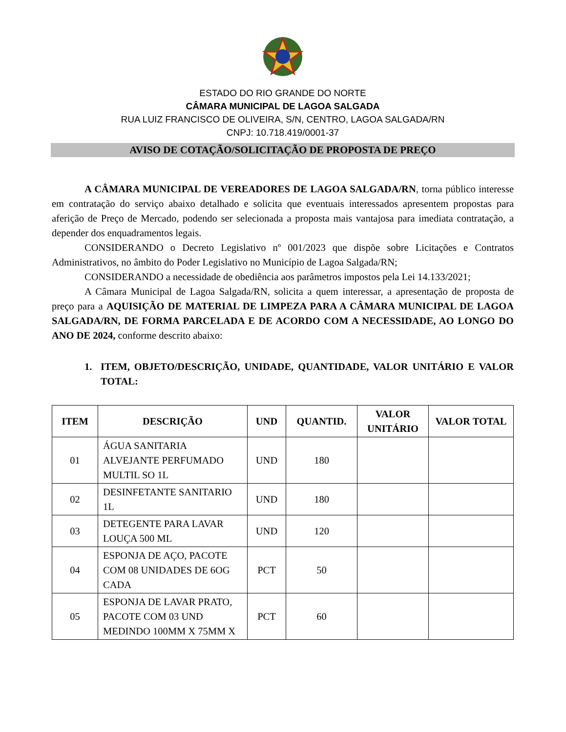ESTADO DO RIO GRANDE DO NORTE
CÂMARA MUNICIPAL DE LAGOA SALGADA
RUA LUIZ FRANCISCO DE OLIVEIRA, S/N, CENTRO, LAGOA SALGADA/RN
CNPJ: 10.718.419/0001-37
AVISO DE COTAÇÃO/SOLICITAÇÃO DE PROPOSTA DE PREÇO
A CÂMARA MUNICIPAL DE VEREADORES DE LAGOA SALGADA/RN, torna público interesse em contratação do serviço abaixo detalhado e solicita que eventuais interessados apresentem propostas para aferição de Preço de Mercado, podendo ser selecionada a proposta mais vantajosa para imediata contratação, a depender dos enquadramentos legais.
CONSIDERANDO o Decreto Legislativo nº 001/2023 que dispõe sobre Licitações e Contratos Administrativos, no âmbito do Poder Legislativo no Município de Lagoa Salgada/RN;
CONSIDERANDO a necessidade de obediência aos parâmetros impostos pela Lei 14.133/2021;
A Câmara Municipal de Lagoa Salgada/RN, solicita a quem interessar, a apresentação de proposta de preço para a AQUISIÇÃO DE MATERIAL DE LIMPEZA PARA A CÂMARA MUNICIPAL DE LAGOA SALGADA/RN, DE FORMA PARCELADA E DE ACORDO COM A NECESSIDADE, AO LONGO DO ANO DE 2024, conforme descrito abaixo:
1. ITEM, OBJETO/DESCRIÇÃO, UNIDADE, QUANTIDADE, VALOR UNITÁRIO E VALOR TOTAL:
| ITEM | DESCRIÇÃO | UND | QUANTID. | VALOR UNITÁRIO | VALOR TOTAL |
| --- | --- | --- | --- | --- | --- |
| 01 | ÁGUA SANITARIA ALVEJANTE PERFUMADO MULTIL SO 1L | UND | 180 | | |
| 02 | DESINFETANTE SANITARIO 1L | UND | 180 | | |
| 03 | DETEGENTE PARA LAVAR LOUÇA 500 ML | UND | 120 | | |
| 04 | ESPONJA DE AÇO, PACOTE COM 08 UNIDADES DE 6OG CADA | PCT | 50 | | |
| 05 | ESPONJA DE LAVAR PRATO, PACOTE COM 03 UND MEDINDO 100MM X 75MM X | PCT | 60 | | |